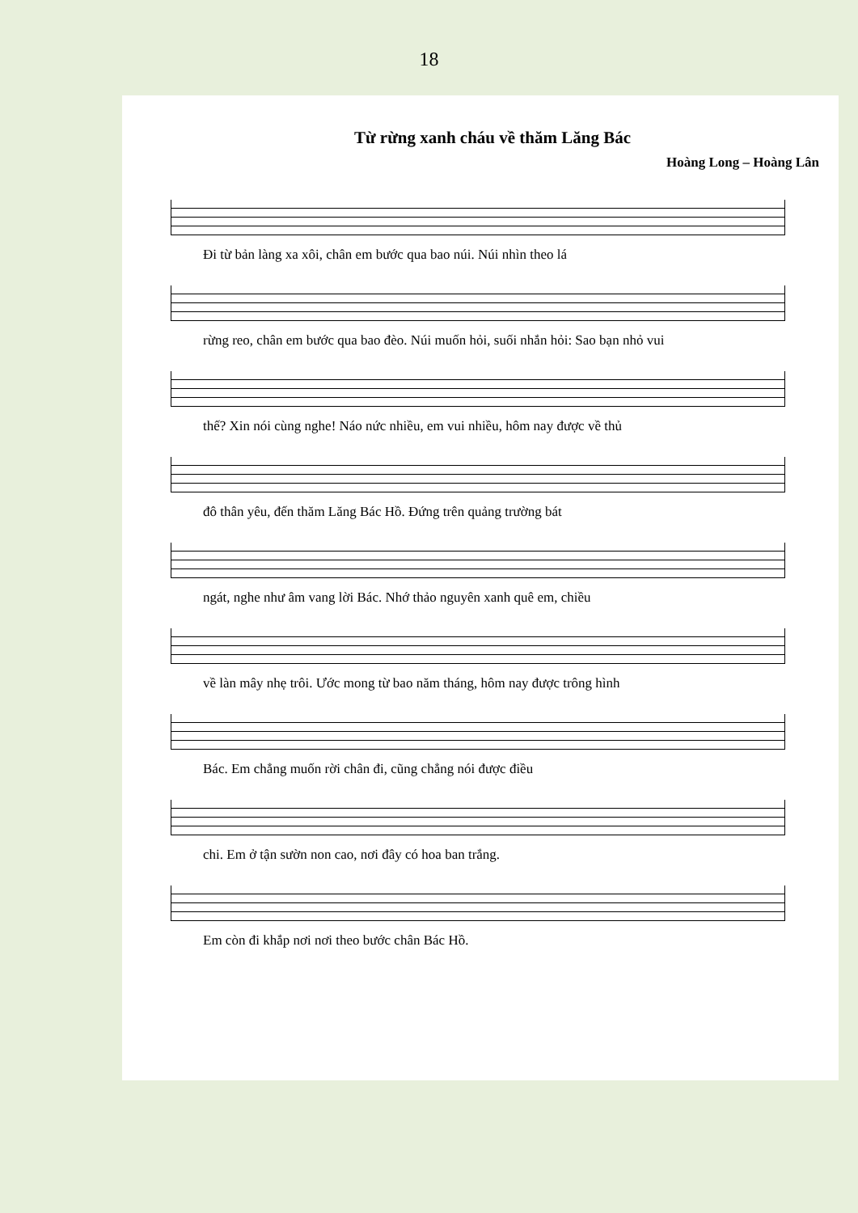18
Từ rừng xanh cháu về thăm Lăng Bác
Hoàng Long – Hoàng Lân
Đi từ bản làng xa xôi, chân em bước qua bao núi. Núi nhìn theo lá
rừng reo, chân em bước qua bao đèo. Núi muốn hỏi, suối nhắn hỏi: Sao bạn nhỏ vui
thế? Xin nói cùng nghe! Náo nức nhiều, em vui nhiều, hôm nay được về thủ
đô thân yêu, đến thăm Lăng Bác Hồ. Đứng trên quảng trường bát
ngát, nghe như âm vang lời Bác. Nhớ thảo nguyên xanh quê em, chiều
về làn mây nhẹ trôi. Ước mong từ bao năm tháng, hôm nay được trông hình
Bác. Em chẳng muốn rời chân đi, cũng chẳng nói được điều
chi. Em ở tận sườn non cao, nơi đây có hoa ban trắng.
Em còn đi khắp nơi nơi theo bước chân Bác Hồ.